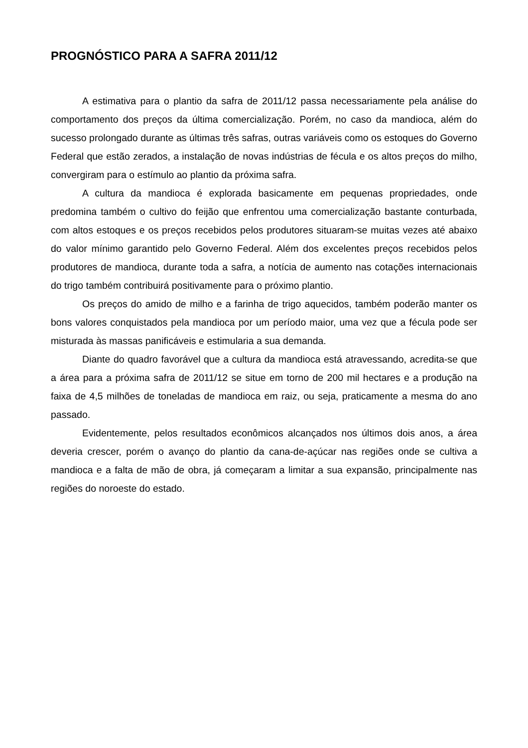PROGNÓSTICO PARA A SAFRA 2011/12
A estimativa para o plantio da safra de 2011/12 passa necessariamente pela análise do comportamento dos preços da última comercialização. Porém, no caso da mandioca, além do sucesso prolongado durante as últimas três safras, outras variáveis como os estoques do Governo Federal que estão zerados, a instalação de novas indústrias de fécula e os altos preços do milho, convergiram para o estímulo ao plantio da próxima safra.
A cultura da mandioca é explorada basicamente em pequenas propriedades, onde predomina também o cultivo do feijão que enfrentou uma comercialização bastante conturbada, com altos estoques e os preços recebidos pelos produtores situaram-se muitas vezes até abaixo do valor mínimo garantido pelo Governo Federal. Além dos excelentes preços recebidos pelos produtores de mandioca, durante toda a safra, a notícia de aumento nas cotações internacionais do trigo também contribuirá positivamente para o próximo plantio.
Os preços do amido de milho e a farinha de trigo aquecidos, também poderão manter os bons valores conquistados pela mandioca por um período maior, uma vez que a fécula pode ser misturada às massas panificáveis e estimularia a sua demanda.
Diante do quadro favorável que a cultura da mandioca está atravessando, acredita-se que a área para a próxima safra de 2011/12 se situe em torno de 200 mil hectares e a produção na faixa de 4,5 milhões de toneladas de mandioca em raiz, ou seja, praticamente a mesma do ano passado.
Evidentemente, pelos resultados econômicos alcançados nos últimos dois anos, a área deveria crescer, porém o avanço do plantio da cana-de-açúcar nas regiões onde se cultiva a mandioca e a falta de mão de obra, já começaram a limitar a sua expansão, principalmente nas regiões do noroeste do estado.